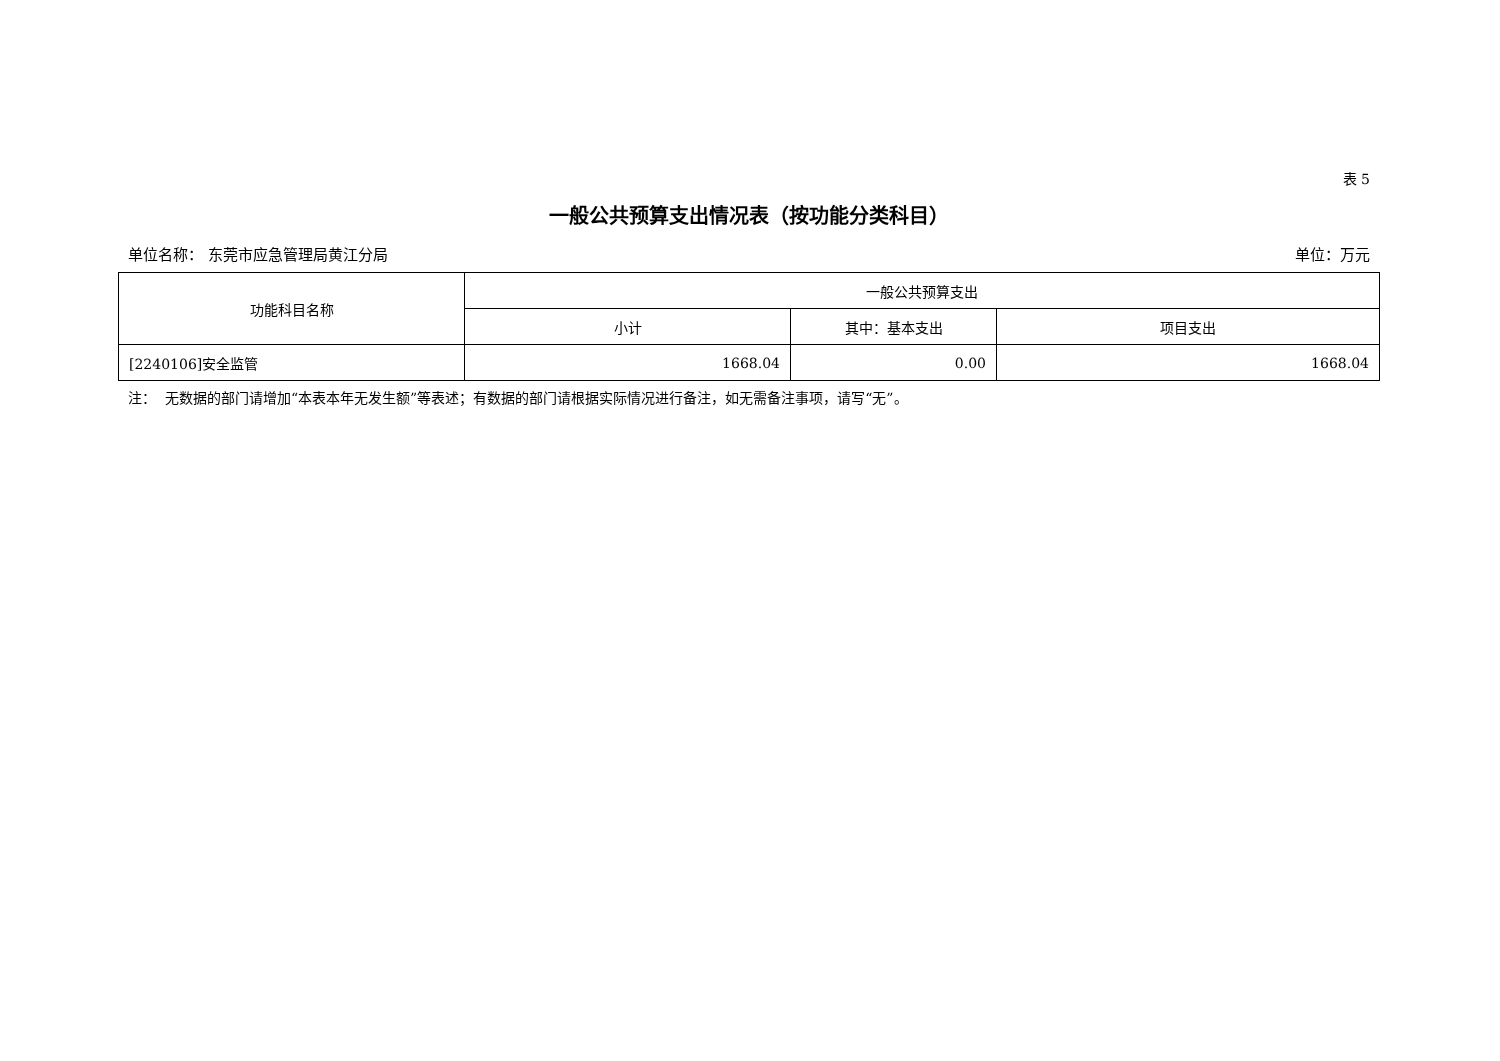表 5
一般公共预算支出情况表（按功能分类科目）
单位名称： 东莞市应急管理局黄江分局 单位：万元
| 功能科目名称 | 一般公共预算支出 | | |
| --- | --- | --- | --- |
| | 小计 | 其中：基本支出 | 项目支出 |
| [2240106]安全监管 | 1668.04 | 0.00 | 1668.04 |
注： 无数据的部门请增加“本表本年无发生额”等表述；有数据的部门请根据实际情况进行备注，如无需备注事项，请写“无”。